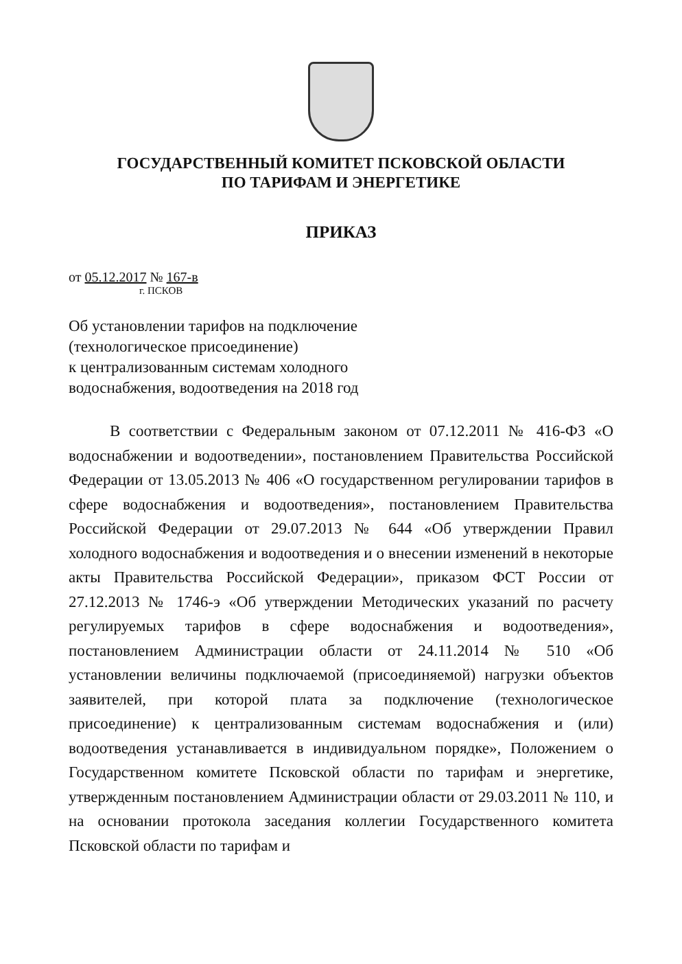ГОСУДАРСТВЕННЫЙ КОМИТЕТ ПСКОВСКОЙ ОБЛАСТИ
ПО ТАРИФАМ И ЭНЕРГЕТИКЕ
ПРИКАЗ
от 05.12.2017 № 167-в
г. ПСКОВ
Об установлении тарифов на подключение
(технологическое присоединение)
к централизованным системам холодного
водоснабжения, водоотведения на 2018 год
В соответствии с Федеральным законом от 07.12.2011 № 416-ФЗ «О водоснабжении и водоотведении», постановлением Правительства Российской Федерации от 13.05.2013 № 406 «О государственном регулировании тарифов в сфере водоснабжения и водоотведения», постановлением Правительства Российской Федерации от 29.07.2013 № 644 «Об утверждении Правил холодного водоснабжения и водоотведения и о внесении изменений в некоторые акты Правительства Российской Федерации», приказом ФСТ России от 27.12.2013 № 1746-э «Об утверждении Методических указаний по расчету регулируемых тарифов в сфере водоснабжения и водоотведения», постановлением Администрации области от 24.11.2014 № 510 «Об установлении величины подключаемой (присоединяемой) нагрузки объектов заявителей, при которой плата за подключение (технологическое присоединение) к централизованным системам водоснабжения и (или) водоотведения устанавливается в индивидуальном порядке», Положением о Государственном комитете Псковской области по тарифам и энергетике, утвержденным постановлением Администрации области от 29.03.2011 № 110, и на основании протокола заседания коллегии Государственного комитета Псковской области по тарифам и